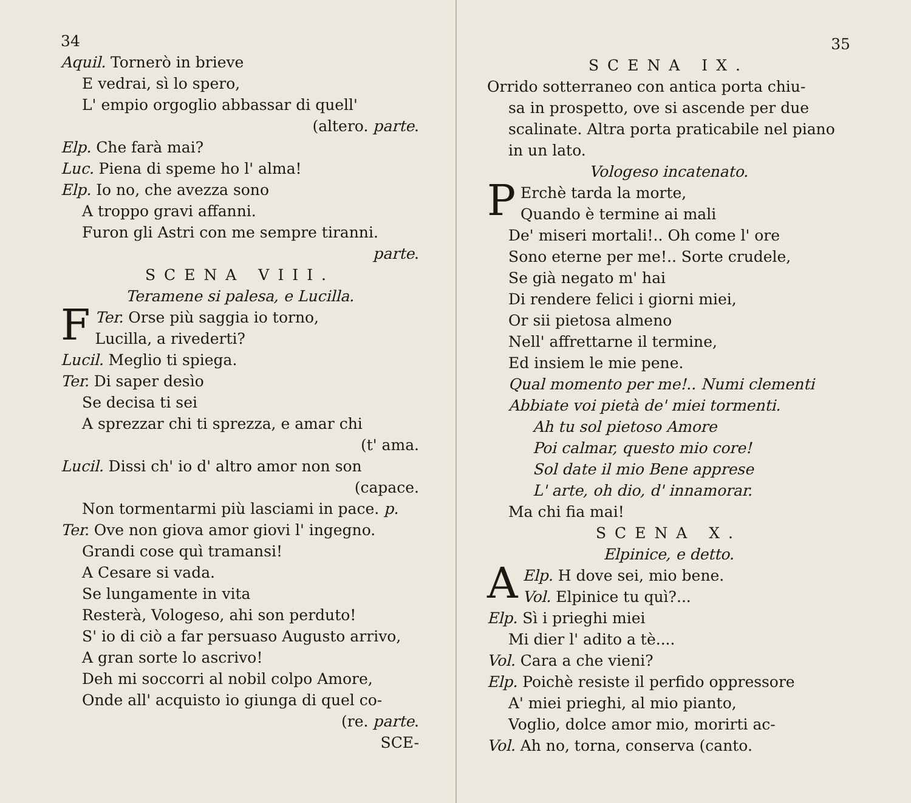34
Aquil. Tornerò in brieve
E vedrai, sì lo spero,
L' empio orgoglio abbassar di quell'
(altero. parte.
Elp. Che farà mai?
Luc. Piena di speme ho l' alma!
Elp. Io no, che avezza sono
A troppo gravi affanni.
Furon gli Astri con me sempre tiranni.
parte.
SCENA VIII.
Teramene si palesa, e Lucilla.
Ter. FOrse più saggia io torno,
Lucilla, a rivederti?
Lucil. Meglio ti spiega.
Ter. Di saper desìo
Se decisa ti sei
A sprezzar chi ti sprezza, e amar chi
(t' ama.
Lucil. Dissi ch' io d' altro amor non son
(capace.
Non tormentarmi più lasciami in pace. p.
Ter. Ove non giova amor giovi l' ingegno.
Grandi cose quì tramansi!
A Cesare si vada.
Se lungamente in vita
Resterà, Vologeso, ahi son perduto!
S' io di ciò a far persuaso Augusto arrivo,
A gran sorte lo ascrivo!
Deh mi soccorri al nobil colpo Amore,
Onde all' acquisto io giunga di quel co-
(re. parte.
SCE-
35
SCENA IX.
Orrido sotterraneo con antica porta chiu-
sa in prospetto, ove si ascende per due scalinate. Altra porta praticabile nel piano in un lato.
Vologeso incatenato.
PErchè tarda la morte,
Quando è termine ai mali
De' miseri mortali!.. Oh come l' ore
Sono eterne per me!.. Sorte crudele,
Se già negato m' hai
Di rendere felici i giorni miei,
Or sii pietosa almeno
Nell' affrettarne il termine,
Ed insiem le mie pene.
Qual momento per me!.. Numi clementi
Abbiate voi pietà de' miei tormenti.
Ah tu sol pietoso Amore
Poi calmar, questo mio core!
Sol date il mio Bene apprese
L' arte, oh dio, d' innamorar.
Ma chi fia mai!
SCENA X.
Elpinice, e detto.
Elp. AH dove sei, mio bene.
Vol. Elpinice tu quì?...
Elp. Sì i prieghi miei
Mi dier l' adito a tè....
Vol. Cara a che vieni?
Elp. Poichè resiste il perfido oppressore
A' miei prieghi, al mio pianto,
Voglio, dolce amor mio, morirti ac-
Vol. Ah no, torna, conserva (canto.